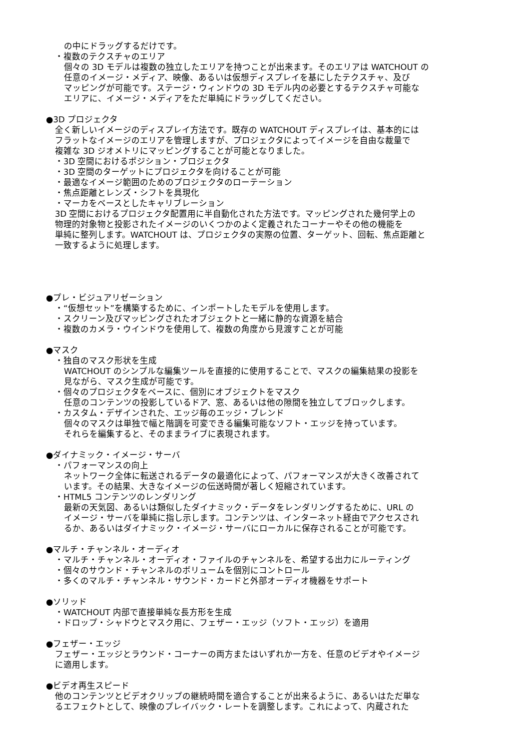の中にドラッグするだけです。
・複数のテクスチャのエリア
個々の 3D モデルは複数の独立したエリアを持つことが出来ます。そのエリアは WATCHOUT の
任意のイメージ・メディア、映像、あるいは仮想ディスプレイを基にしたテクスチャ、及び
マッピングが可能です。ステージ・ウィンドウの 3D モデル内の必要とするテクスチャ可能な
エリアに、イメージ・メディアをただ単純にドラッグしてください。
●3D プロジェクタ
全く新しいイメージのディスプレイ方法です。既存の WATCHOUT ディスプレイは、基本的には
フラットなイメージのエリアを管理しますが、プロジェクタによってイメージを自由な裁量で
複雑な 3D ジオメトリにマッピングすることが可能となりました。
・3D 空間におけるポジション・プロジェクタ
・3D 空間のターゲットにプロジェクタを向けることが可能
・最適なイメージ範囲のためのプロジェクタのローテーション
・焦点距離とレンズ・シフトを具現化
・マーカをベースとしたキャリブレーション
3D 空間におけるプロジェクタ配置用に半自動化された方法です。マッピングされた幾何学上の
物理的対象物と投影されたイメージのいくつかのよく定義されたコーナーやその他の機能を
単純に整列します。WATCHOUT は、プロジェクタの実際の位置、ターゲット、回転、焦点距離と
一致するように処理します。
●プレ・ビジュアリゼーション
・“仮想セット”を構築するために、インポートしたモデルを使用します。
・スクリーン及びマッピングされたオブジェクトと一緒に静的な資源を結合
・複数のカメラ・ウインドウを使用して、複数の角度から見渡すことが可能
●マスク
・独自のマスク形状を生成
WATCHOUT のシンプルな編集ツールを直接的に使用することで、マスクの編集結果の投影を
見ながら、マスク生成が可能です。
・個々のプロジェクタをベースに、個別にオブジェクトをマスク
任意のコンテンツの投影しているドア、窓、あるいは他の隙間を独立してブロックします。
・カスタム・デザインされた、エッジ毎のエッジ・ブレンド
個々のマスクは単独で幅と階調を可変できる編集可能なソフト・エッジを持っています。
それらを編集すると、そのままライブに表現されます。
●ダイナミック・イメージ・サーバ
・パフォーマンスの向上
ネットワーク全体に転送されるデータの最適化によって、パフォーマンスが大きく改善されて
います。その結果、大きなイメージの伝送時間が著しく短縮されています。
・HTML5 コンテンツのレンダリング
最新の天気図、あるいは類似したダイナミック・データをレンダリングするために、URL の
イメージ・サーバを単純に指し示します。コンテンツは、インターネット経由でアクセスされ
るか、あるいはダイナミック・イメージ・サーバにローカルに保存されることが可能です。
●マルチ・チャンネル・オーディオ
・マルチ・チャンネル・オーディオ・ファイルのチャンネルを、希望する出力にルーティング
・個々のサウンド・チャンネルのボリュームを個別にコントロール
・多くのマルチ・チャンネル・サウンド・カードと外部オーディオ機器をサポート
●ソリッド
・WATCHOUT 内部で直接単純な長方形を生成
・ドロップ・シャドウとマスク用に、フェザー・エッジ（ソフト・エッジ）を適用
●フェザー・エッジ
フェザー・エッジとラウンド・コーナーの両方またはいずれか一方を、任意のビデオやイメージ
に適用します。
●ビデオ再生スピード
他のコンテンツとビデオクリップの継続時間を適合することが出来るように、あるいはただ単な
るエフェクトとして、映像のプレイバック・レートを調整します。これによって、内蔵された